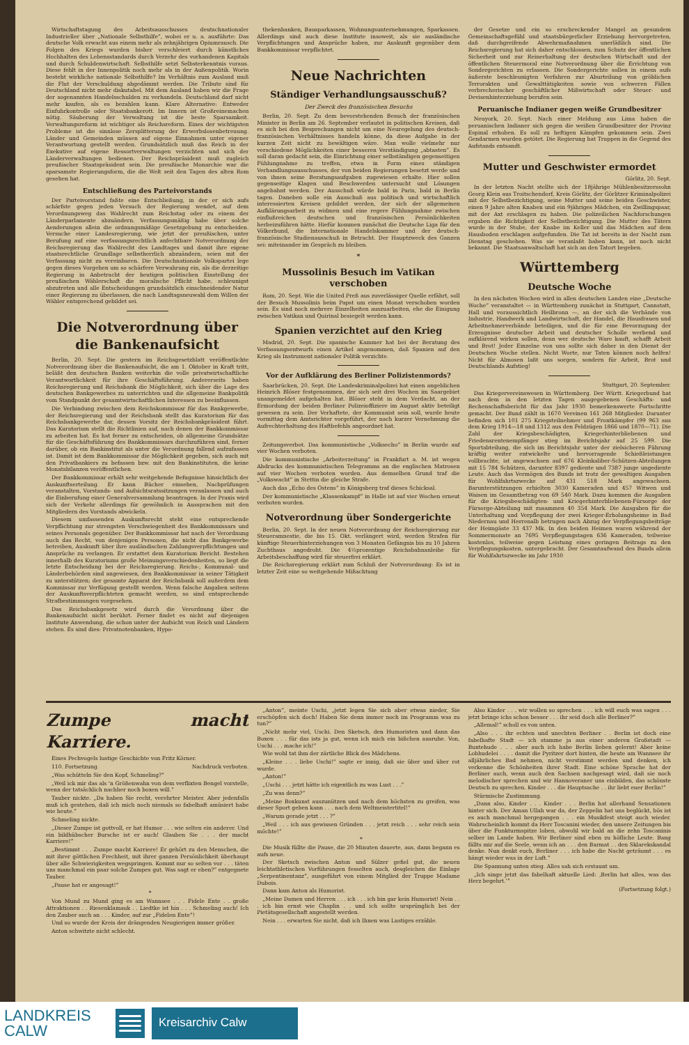Wirtschaftstagung des Arbeitsausschusses deutschnationaler Industrieller über „Nationale Selbsthilfe“, wobei er u. a. ausführte: Das deutsche Volk erwacht aus einem mehr als zehnjährigen Opiumrausch. Die Folgen des Kriegs wurden bisher verschleiert durch künstliches Hochhalten des Lebensstandards durch Verzehr des vorhandenen Kapitals und durch Schuldenwirtschaft. Selbsthilfe setzt Selbsterkenntnis voraus. Diese fehlt in der Innenpolitik noch mehr als in der Außenpolitik. Worin besteht wirkliche nationale Selbsthilfe? Im Verhältnis zum Ausland muß die Flut der Verschuldung abgedämmt werden. Die Tribute sind für Deutschland nicht mehr diskutabel. Mit dem Ausland haben wir die Frage der sogenannten Handelsschulden zu verhandeln. Deutschland darf nicht mehr kaufen, als es bezahlen kann. Klare Alternative: Entweder Einfuhrkontrolle oder Staatsbankerott. Im Innern ist Großreinemachen nötig. Säuberung der Verwaltung ist die beste Sparsamkeit. Verwaltungsreform ist wichtiger als Reichsreform. Eines der wichtigsten Probleme ist die sinnlose Zersplitterung der Erwerbslosenbetreuung. Länder und Gemeinden müssen auf eigene Einnahmen unter eigener Verantwortung gestellt werden. Grundsätzlich muß das Reich in der Exekutive auf eigene Ressortverwaltungen verzichten und sich der Länderverwaltungen bedienen. Der Reichspräsident muß zugleich preußischer Staatspräsident sein. Die preußische Monarchie war die sparsamste Regierungsform, die die Welt seit den Tagen des alten Rom gesehen hat.
Entschließung des Parteivorstands
Der Parteivorstand faßte eine Entschließung, in der er sich aufs schärfste gegen jeden Versuch der Regierung wendet, auf dem Verordnungsweg das Wahlrecht zum Reichstag oder zu einem der Länderparlamente abzuändern. Verfassungsmäßig habe über solche Aenderungen allein die ordnungsmäßige Gesetzgebung zu entscheiden. Versuche einer Landesregierung, wie jetzt der preußischen, unter Berufung auf eine verfassungsrechtlich anfechtbare Notverordnung der Reichsregierung das Wahlrecht des Landtages und damit ihre eigene staatsrechtliche Grundlage selbstherrlich abzuändern, seien mit der Verfassung nicht zu vereinbaren. Die Deutschnationale Volkspartei lege gegen dieses Vorgehen um so schärfere Verwahrung ein, als die derzeitige Regierung in Anbetracht der heutigen politischen Einstellung der preußischen Wählerschaft die moralische Pflicht habe, schleunigst abzutreten und alle Entscheidungen grundsätzlich einschneidender Natur einer Regierung zu überlassen, die nach Landtagsneuwahl dem Willen der Wähler entsprechend gebildet sei.
Die Notverordnung über die Bankenaufsicht
Berlin, 20. Sept. Die gestern im Reichsgesetzblatt veröffentlichte Notverordnung über die Bankenaufsicht, die am 1. Oktober in Kraft tritt, beläßt den deutschen Banken weiterhin die volle privatwirtschaftliche Verantwortlichkeit für ihre Geschäftsführung. Andererseits haben Reichsregierung und Reichsbank die Möglichkeit, sich über die Lage des deutschen Bankgewerbes zu unterrichten und die allgemeine Bankpolitik vom Standpunkt der gesamtwirtschaftlichen Interessen zu beeinflussen.
Die Verbindung zwischen dem Reichskommissar für das Bankgewerbe, der Reichsregierung und der Reichsbank stellt das Kuratorium für das Reichsbankgewerbe dar, dessen Vorsitz der Reichsbankpräsident führt. Das Kuratorium stellt die Richtlinien auf, nach denen der Bankkommissar zu arbeiten hat. Es hat ferner zu entscheiden, ob allgemeine Grundsätze für die Geschäftsführung des Bankkommissars durchzuführen sind, ferner darüber, ob ein Bankinstitut als unter die Verordnung fallend aufzufassen ist. Damit ist dem Bankkommissar die Möglichkeit gegeben, sich auch mit den Privatbankiers zu befassen bzw. mit den Bankinstituten, die keine Monatsbilanzen veröffentlichen.
Der Bankkommissar erhält sehr weitgehende Befugnisse hinsichtlich der Auskunftserteilung. Er kann Bücher einsehen, Nachprüfungen veranstalten, Vorstands- und Aufsichtsratssitzungen veranlassen und auch die Einberufung einer Generalversammlung beantragen. In der Praxis wird sich der Verkehr allerdings für gewöhnlich in Aussprachen mit den Mitgliedern des Vorstands abwickeln.
Diesem umfassenden Auskunftsrecht steht eine entsprechende Verpflichtung zur strengsten Verschwiegenheit des Bankkommissars und seines Personals gegenüber. Der Bankkommissar hat nach der Verordnung auch das Recht, von denjenigen Personen, die nicht das Bankgewerbe betreiben, Auskunft über ihre ausländischen Zahlungsverpflichtungen und Ansprüche zu verlangen. Er erstattet dem Kuratorium Bericht. Bestehen innerhalb des Kuratoriums große Meinungsverschiedenheiten, so liegt die letzte Entscheidung bei der Reichsregierung. Reichs-, Kommunal- und Länderbehörden sind angewiesen, den Bankkommissar in seiner Tätigkeit zu unterstützen; der gesamte Apparat der Reichsbank soll außerdem dem Kommissar zur Verfügung gestellt werden. Wenn falsche Angaben seitens der Auskunftsverpflichteten gemacht werden, so sind entsprechende Strafbestimmungen vorgesehen.
Das Reichsbankgesetz wird durch die Verordnung über die Bankenaufsicht nicht berührt. Ferner findet es nicht auf diejenigen Institute Anwendung, die schon unter der Aufsicht von Reich und Ländern stehen. Es sind dies: Privatnotenbanken, Hypo-
thekenbanken, Bausparkassen, Wohnungsunternehmungen, Sparkassen. Allerdings sind auch diese Institute insoweit, als sie ausländische Verpflichtungen und Ansprüche haben, zur Auskunft gegenüber dem Bankkommissar verpflichtet.
Neue Nachrichten
Ständiger Verhandlungsausschuß?
Der Zweck des französischen Besuchs
Berlin, 20. Sept. Zu dem bevorstehenden Besuch der französischen Minister in Berlin am 26. September verlautet in politischen Kreisen, daß es sich bei den Besprechungen nicht um eine Neuregelung des deutsch-französischen Verhältnisses handeln könne, da diese Aufgabe in der kurzen Zeit nicht zu bewältigen wäre. Man wolle vielmehr nur verschiedene Möglichkeiten einer besseren Verständigung „abtasten“. Es soll daran gedacht sein, die Einrichtung einer selbständigen gegenseitigen Fühlungnahme zu treffen, etwa in Form eines ständigen Verhandlungsausschusses, der von beiden Regierungen besetzt werde und von ihnen seine Beratungsaufgaben zugewiesen erhalte. Hier sollen gegenseitige Klagen und Beschwerden untersucht und Lösungen angebahnt werden. Der Ausschuß würde bald in Paris, bald in Berlin tagen. Daneben solle ein Ausschuß aus politisch und wirtschaftlich interessierten Kreisen gebildet werden, der sich der allgemeinen Aufklärungsarbeit zu widmen und eine regere Fühlungnahme zwischen einflußreichen deutschen und französischen Persönlichkeiten herbeizuführen hätte. Hiefür kommen zunächst die Deutsche Liga für den Völkerbund, die Internationale Handelskammer und der deutsch-französische Studienausschuß in Betracht. Der Hauptzweck des Ganzen sei: miteinander im Gespräch zu bleiben.
*
Mussolinis Besuch im Vatikan verschoben
Rom, 20. Sept. Wie die United Preß aus zuverlässiger Quelle erfährt, soll der Besuch Mussolinis beim Papst um einen Monat verschoben worden sein. Es sind noch mehrere Einzelheiten auszuarbeiten, ehe die Einigung zwischen Vatikan und Quirinal besiegelt werden kann.
Spanien verzichtet auf den Krieg
Madrid, 20. Sept. Die spanische Kammer hat bei der Beratung des Verfassungsentwurfs einen Artikel angenommen, daß Spanien auf den Krieg als Instrument nationaler Politik verzichte.
Vor der Aufklärung des Berliner Polizistenmords?
Saarbrücken, 20. Sept. Die Landeskriminalpolizei hat einen angeblichen Heinrich Blöser festgenommen, der sich seit drei Wochen im Saargebiet unangemeldet aufgehalten hat. Blöser steht in dem Verdacht, an der Ermordung der beiden Berliner Polizeioffiziere im August aktiv beteiligt gewesen zu sein. Der Verhaftete, der Kommunist sein soll, wurde heute vormittag dem Amtsrichter vorgeführt, der nach kurzer Vernehmung die Aufrechterhaltung des Haftbefehls angeordnet hat.
Zeitungsverbot. Das kommunistische „Volksecho“ in Berlin wurde auf vier Wochen verboten.
Die kommunistische „Arbeiterzeitung“ in Frankfurt a. M. ist wegen Abdrucks des kommunistischen Telegramms an die englischen Matrosen auf vier Wochen verboten worden. Aus demselben Grund traf die „Volkswacht“ in Stettin die gleiche Strafe.
Auch das „Echo des Ostens“ in Königsberg traf dieses Schicksal.
Der kommunistische „Klassenkampf“ in Halle ist auf vier Wochen erneut verboten worden.
Notverordnung über Sondergerichte
Berlin, 20. Sept. In der neuen Notverordnung der Reichsregierung zur Steueramnestie, die bis 15. Okt. verlängert wird, werden Strafen für künftige Steuerhinterziehungen von 3 Monaten Gefängnis bis zu 10 Jahren Zuchthaus angedroht. Die 4½prozentige Reichsbahnanleihe für Arbeitsbeschaffung wird für steuerfrei erklärt.
Die Reichsregierung erklärt zum Schluß der Notverordnung: Es ist in letzter Zeit eine so weitgehende Mißachtung
der Gesetze und ein so erschreckender Mangel an gesundem Gemeinschaftsgefühl und staatsbürgerlicher Erziehung hervorgetreten, daß durchgreifende Abwehrmaßnahmen unerläßlich sind. Die Reichsregierung hat sich daher entschlossen, zum Schutz der öffentlichen Sicherheit und zur Reinerhaltung der deutschen Wirtschaft und der öffentlichen Steuermoral eine Notverordnung über die Errichtung von Sondergerichten zu erlassen. Die Sondergerichte sollen in einem aufs äußerste beschleunigten Verfahren zur Aburteilung von gröblichen Terrorakten und Gewalttätigkeiten sowie von schweren Fällen verbrecherischer geschäftlicher Mißwirtschaft oder Steuer- und Devisenhinterziehung berufen sein.
Peruanische Indianer gegen weiße Grundbesitzer
Neuyork, 20. Sept. Nach einer Meldung aus Lima haben die peruanischen Indianer sich gegen die weißen Grundbesitzer der Provinz Espinal erhoben. Es soll zu heftigen Kämpfen gekommen sein. Zwei Gendarmen wurden getötet. Die Regierung hat Truppen in die Gegend des Aufstands entsandt.
Mutter und Geschwister ermordet
Görlitz, 20. Sept.
In der letzten Nacht stellte sich der 18jährige Mühlenbesitzerssohn Georg Klein aus Troitschendorf, Kreis Görlitz, der Görlitzer Kriminalpolizei mit der Selbstbezichtigung, seine Mutter und seine beiden Geschwister, einen 9 Jahre alten Knaben und ein 9jähriges Mädchen, ein Zwillingspaar, mit der Axt erschlagen zu haben. Die polizeilichen Nachforschungen ergaben die Richtigkeit der Selbstbezichtigung. Die Mutter des Täters wurde in der Stube, der Knabe im Keller und das Mädchen auf dem Hausboden erschlagen aufgefunden. Die Tat ist bereits in der Nacht zum Dienstag geschehen. Was sie veranlaßt haben kann, ist noch nicht bekannt. Die Staatsanwaltschaft hat sich an den Tatort begeben.
Württemberg
Deutsche Woche
In den nächsten Wochen wird in allen deutschen Landen eine „Deutsche Woche“ veranstaltet — in Württemberg zunächst in Stuttgart, Cannstatt, Hall und voraussichtlich Heilbronn —, an der sich die Verbände von Industrie, Handwerk und Landwirtschaft, der Handel, die Hausfrauen und Arbeitnehmerverbände beteiligen, und die für eine Bevorzugung der Erzeugnisse deutscher Arbeit und deutscher Scholle werbend und aufklärend wirken sollen, denn wer deutsche Ware kauft, schafft Arbeit und Brot! Jeder Einzelne von uns sollte sich daher in den Dienst der Deutschen Woche stellen. Nicht Worte, nur Taten können noch helfen! Nicht für Almosen laßt uns sorgen, sondern für Arbeit, Brot und Deutschlands Aufstieg!
Stuttgart, 20. September.
Das Kriegervereinswesen in Württemberg. Der Württ. Kriegerbund hat nach dem in den letzten Tagen ausgegebenen Geschäfts- und Rechenschaftsbericht für das Jahr 1930 bemerkenswerte Fortschritte gemacht. Der Bund zählt in 1670 Vereinen 161 268 Mitglieder. Darunter befinden sich 101 275 Kriegsteilnehmer und Frontkämpfer (99 963 aus dem Krieg 1914—18 und 1312 aus den Feldzügen 1866 und 1870—71). Die Zahl der Kriegsbeschädigten, Kriegerhinterbliebenen und Friedensrentenempfänger stieg im Berichtsjahr auf 25 599. Die Sportabteilung, die sich im Berichtsjahr unter der zielsicheren Führung kräftig weiter entwickelte und hervorragende Schießleistungen vollbrachte, ist angewachsen auf 676 Kleinkaliber-Schützen-Abteilungen mit 15 784 Schützen, darunter 8397 gediente und 7387 junge ungediente Leute. Auch das Vermögen des Bunds ist trotz der gewaltigen Ausgaben für Wohlfahrtszwecke auf 431 518 Mark angewachsen. Barunterstützungen erhielten 3030 Kameraden und 457 Witwen und Waisen im Gesamtbetrag von 69 540 Mark. Dazu kommen die Ausgaben für die Kriegsbeschädigten- und Kriegerhinterbliebenen-Fürsorge der Fürsorge-Abteilung mit zusammen 40 354 Mark. Die Ausgaben für die Unterhaltung und Verpflegung der zwei Krieger-Erholungsheime in Bad Niedernau und Herrenalb betrugen nach Abzug der Verpflegungsbeiträge der Heimgäste 33 437 Mk. In den beiden Heimen waren während der Sommermonate an 7695 Verpflegungstagen 636 Kameraden, teilweise kostenlos, teilweise gegen Leistung eines geringen Beitrags zu den Verpflegungskosten, untergebracht. Der Gesamtaufwand des Bunds allein für Wohlfahrtszwecke im Jahr 1930
Zumpe macht Karriere.
Eines Pechvogels lustige Geschichte von Fritz Körner.
110. Fortsetzung. Nachdruck verboten.
„Was schütteln Sie den Kopf, Schmeling?“
„Weil ick mir das als 'n Größenwahn von dem verflixten Bengel vorstelle, wenn der tatsächlich nachher noch boxen will.“
Tauber nickte. „Da haben Sie recht, verehrter Meister. Aber jedenfalls muß ich gestehen, daß ich mich noch niemals so fabelhaft amüsiert habe wie heute.“
Schmeling nickte.
„Dieser Zumpe ist gottvoll, er hat Humor . . . wie selten ein anderer. Und ein bildhübscher Bursche ist er auch! Glauben Sie . . . der macht Karriere!“
„Bestimmt . . . Zumpe macht Karriere! Er gehört zu den Menschen, die mit ihrer göttlichen Frechheit, mit ihrer ganzen Persönlichkeit überhaupt über alle Schwierigkeiten wegspringen. Kommt nur so selten vor . . . täten uns manchmal ein paar solche Zumpes gut. Was sagt er eben?“ entgegnete Tauber.
„Pause hat er angesagt!“
*
Von Mund zu Mund ging es am Wannsee . . . Fidele Ente . . große Attraktionen . . Riesenklamauk . . Liedtke ist hin . . . Schmeling auch! Ich den Zauber auch an . . . Kinder, auf zur „Fidelen Ente“!
Und so wurde der Kreis der drängenden Neugierigen immer größer.
Anton schwitzte nicht schlecht.
„Anton“, meinte Uschi, „jetzt legen Sie sich aber etwas nieder, Sie erschöpfen sich doch! Haben Sie denn immer noch im Programm was zu tun?“
„Nicht mehr viel, Uschi. Den Sketsch, den Humoristen und dann das Boxen . . . für das ists ja gut, wenn ich mich ein bißchen ausruhe. Von, Uschi . . . mache ich!“
Wie wohl tat ihm der zärtliche Blick des Mädchens.
„Kleine . . . liebe Uschi!“ sagte er innig, daß sie über und über rot wurde.
„Anton!“
„Uschi . . . jetzt hätte ich eigentlich zu was Lust . . .“
„Zu was denn?“
„Meine Boxkunst auszunützen und nach dem höchsten zu greifen, was dieser Sport geben kann . . . nach dem Weltmeistertitel!“
„Warum gerade jetzt . . . ?“
„Weil . . . ich aus gewissen Gründen . . . jetzt reich . . . sehr reich sein möchte!“
*
Die Musik füllte die Pause, die 20 Minuten dauerte, aus, dann begann es aufs neue.
Der Sketsch zwischen Anton und Sülzer gefiel gut, die neuen leichtathletischen Vorführungen fesselten auch, desgleichen die Einlage „Serpentinentanz“, ausgeführt von einem Mitglied der Truppe Madame Dubois.
Dann kam Anton als Humorist.
„Meine Damen und Herren . . . ich . . . ich bin gar kein Humorist! Nein . . . ich bin ernst wie Chaplin . . und ich sollte ursprünglich bei der Pietätsgesellschaft angestellt werden.
Nein . . . erwarten Sie nicht, daß ich Ihnen was Lustiges erzähle.
Also Kinder . . . wir wollen so sprechen . . . ich will euch was sagen . . . jetzt bringe ichs schon besser . . . ihr seid doch alle Berliner?“
„Allemal!“ scholl es von unten.
„Also . . . ihr echten und unechten Berliner . . Berlin ist doch eine fabelhafte Stadt — ich stamme ja aus einer anderen Großstadt — Buxtehude . . . aber auch ich habe Berlin lieben gelernt! Aber keine Lobhudelei . . . . damit die Pyritzer dort hinten, die heute am Wannsee ihr alljährliches Bad nehmen, nicht verstimmt werden und denken, ich verkenne die Schönheiten ihrer Stadt. Eine schöne Sprache hat der Berliner auch, wenn auch den Sachsen nachgesagt wird, daß sie noch melodischer sprechen und wir Hannoveraner uns einbilden, das schönste Deutsch zu sprechen. Kinder . . . die Hauptsache . . ihr liebt euer Berlin!“
Stürmische Zustimmung.
„Dann also, Kinder . . . Kinder . . . Berlin hat allerhand Sensationen hinter sich. Der Aman Ullah war da, der Zeppelin hat uns beglückt, bös ist es auch manchmal hergegangen . . . ein Musikfest steigt auch wieder. Wahrscheinlich kommt da Herr Toscanini wieder, den unsere Zeitungen bis über die Funkturmspitze loben, obwohl wir bald an die zehn Toscaninis selber im Lande haben. Wir Berliner sind eben zu höfliche Leute. Bang fällts mir auf die Seele, wenn ich an . . . den Barmat . . den Sklarekskandal denke. Nun denkt euch, Berliner . . . ich habe die Nacht geträumt . . . es hängt wieder was in der Luft.“
Die Spannung unten stieg. Alles sah sich erstaunt um.
„Ich singe jetzt das fabelhaft aktuelle Lied: ‚Berlin hat alles, was das Herz begehrt.‘“
(Fortsetzung folgt.)
LANDKREIS
CALW
Kreisarchiv Calw